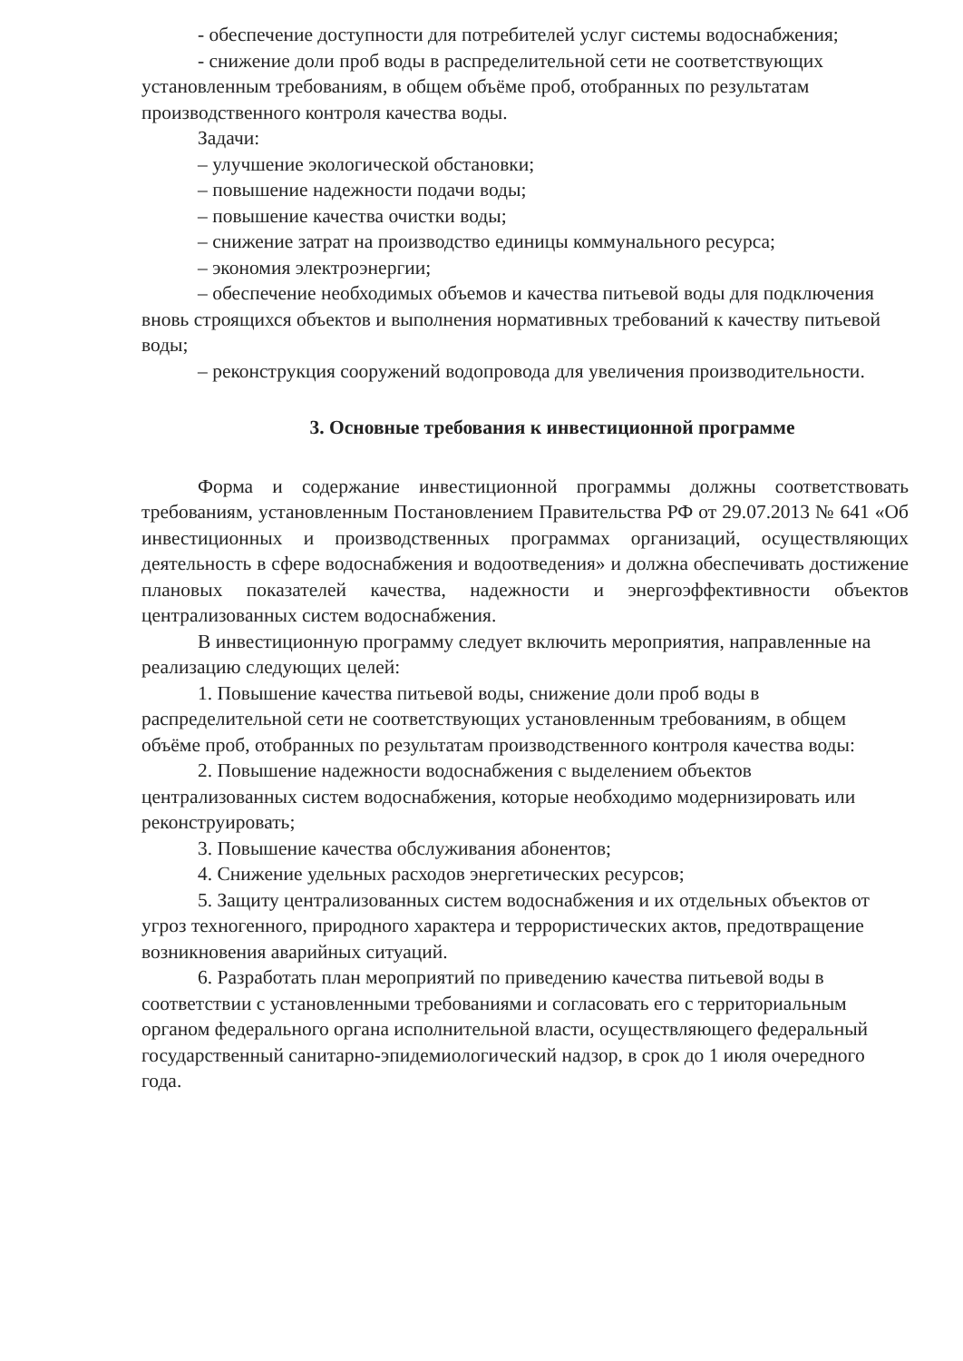- обеспечение доступности для потребителей услуг системы водоснабжения;
- снижение доли проб воды в распределительной сети не соответствующих установленным требованиям, в общем объёме проб, отобранных по результатам производственного контроля качества воды.
Задачи:
– улучшение экологической обстановки;
– повышение надежности подачи воды;
– повышение качества очистки воды;
– снижение затрат на производство единицы коммунального ресурса;
– экономия электроэнергии;
– обеспечение необходимых объемов и качества питьевой воды для подключения вновь строящихся объектов и выполнения нормативных требований к качеству питьевой воды;
– реконструкция сооружений водопровода для увеличения производительности.
3. Основные требования к инвестиционной программе
Форма и содержание инвестиционной программы должны соответствовать требованиям, установленным Постановлением Правительства РФ от 29.07.2013 № 641 «Об инвестиционных и производственных программах организаций, осуществляющих деятельность в сфере водоснабжения и водоотведения» и должна обеспечивать достижение плановых показателей качества, надежности и энергоэффективности объектов централизованных систем водоснабжения.
В инвестиционную программу следует включить мероприятия, направленные на реализацию следующих целей:
1. Повышение качества питьевой воды, снижение доли проб воды в распределительной сети не соответствующих установленным требованиям, в общем объёме проб, отобранных по результатам производственного контроля качества воды:
2. Повышение надежности водоснабжения с выделением объектов централизованных систем водоснабжения, которые необходимо модернизировать или реконструировать;
3. Повышение качества обслуживания абонентов;
4. Снижение удельных расходов энергетических ресурсов;
5. Защиту централизованных систем водоснабжения и их отдельных объектов от угроз техногенного, природного характера и террористических актов, предотвращение возникновения аварийных ситуаций.
6. Разработать план мероприятий по приведению качества питьевой воды в соответствии с установленными требованиями и согласовать его с территориальным органом федерального органа исполнительной власти, осуществляющего федеральный государственный санитарно-эпидемиологический надзор, в срок до 1 июля очередного года.